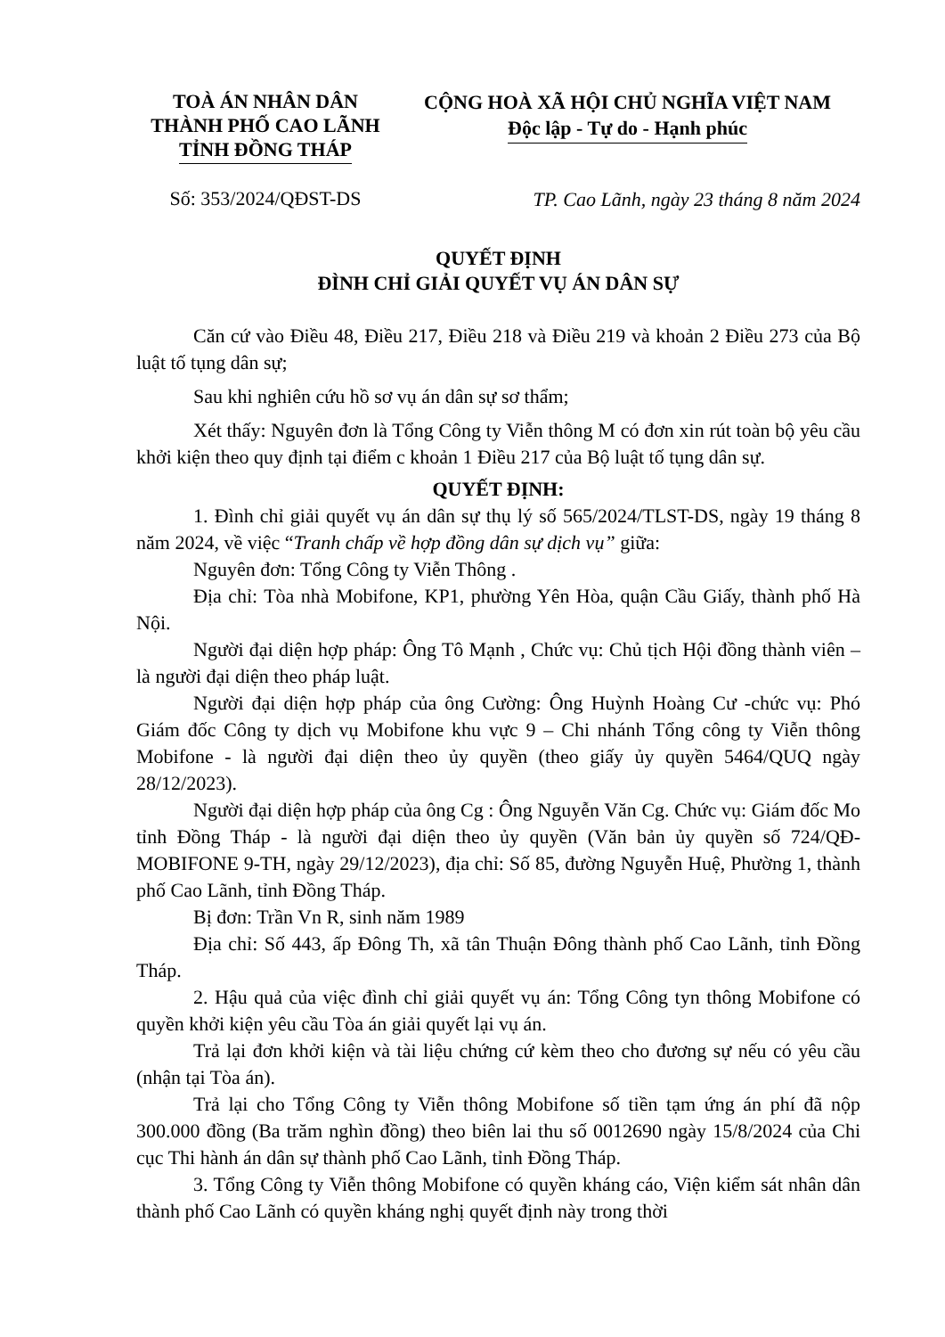TOÀ ÁN NHÂN DÂN
THÀNH PHỐ CAO LÃNH
TỈNH ĐỒNG THÁP
CỘNG HOÀ XÃ HỘI CHỦ NGHĨA VIỆT NAM
Độc lập - Tự do - Hạnh phúc
Số: 353/2024/QĐST-DS
TP. Cao Lãnh, ngày 23 tháng 8 năm 2024
QUYẾT ĐỊNH
ĐÌNH CHỈ GIẢI QUYẾT VỤ ÁN DÂN SỰ
Căn cứ vào Điều 48, Điều 217, Điều 218 và Điều 219 và khoản 2 Điều 273 của Bộ luật tố tụng dân sự;
Sau khi nghiên cứu hồ sơ vụ án dân sự sơ thẩm;
Xét thấy: Nguyên đơn là Tổng Công ty Viễn thông M có đơn xin rút toàn bộ yêu cầu khởi kiện theo quy định tại điểm c khoản 1 Điều 217 của Bộ luật tố tụng dân sự.
QUYẾT ĐỊNH:
1. Đình chỉ giải quyết vụ án dân sự thụ lý số 565/2024/TLST-DS, ngày 19 tháng 8 năm 2024, về việc “Tranh chấp về hợp đồng dân sự dịch vụ” giữa:
Nguyên đơn: Tổng Công ty Viễn Thông .
Địa chỉ: Tòa nhà Mobifone, KP1, phường Yên Hòa, quận Cầu Giấy, thành phố Hà Nội.
Người đại diện hợp pháp: Ông Tô Mạnh , Chức vụ: Chủ tịch Hội đồng thành viên – là người đại diện theo pháp luật.
Người đại diện hợp pháp của ông Cường: Ông Huỳnh Hoàng Cư -chức vụ: Phó Giám đốc Công ty dịch vụ Mobifone khu vực 9 – Chi nhánh Tổng công ty Viễn thông Mobifone - là người đại diện theo ủy quyền (theo giấy ủy quyền 5464/QUQ ngày 28/12/2023).
Người đại diện hợp pháp của ông Cg : Ông Nguyễn Văn Cg. Chức vụ: Giám đốc Mo tỉnh Đồng Tháp - là người đại diện theo ủy quyền (Văn bản ủy quyền số 724/QĐ-MOBIFONE 9-TH, ngày 29/12/2023), địa chỉ: Số 85, đường Nguyễn Huệ, Phường 1, thành phố Cao Lãnh, tỉnh Đồng Tháp.
Bị đơn: Trần Vn R, sinh năm 1989
Địa chỉ: Số 443, ấp Đông Th, xã tân Thuận Đông thành phố Cao Lãnh, tỉnh Đồng Tháp.
2. Hậu quả của việc đình chỉ giải quyết vụ án: Tổng Công tyn thông Mobifone có quyền khởi kiện yêu cầu Tòa án giải quyết lại vụ án.
Trả lại đơn khởi kiện và tài liệu chứng cứ kèm theo cho đương sự nếu có yêu cầu (nhận tại Tòa án).
Trả lại cho Tổng Công ty Viễn thông Mobifone số tiền tạm ứng án phí đã nộp 300.000 đồng (Ba trăm nghìn đồng) theo biên lai thu số 0012690 ngày 15/8/2024 của Chi cục Thi hành án dân sự thành phố Cao Lãnh, tỉnh Đồng Tháp.
3. Tổng Công ty Viễn thông Mobifone có quyền kháng cáo, Viện kiểm sát nhân dân thành phố Cao Lãnh có quyền kháng nghị quyết định này trong thời